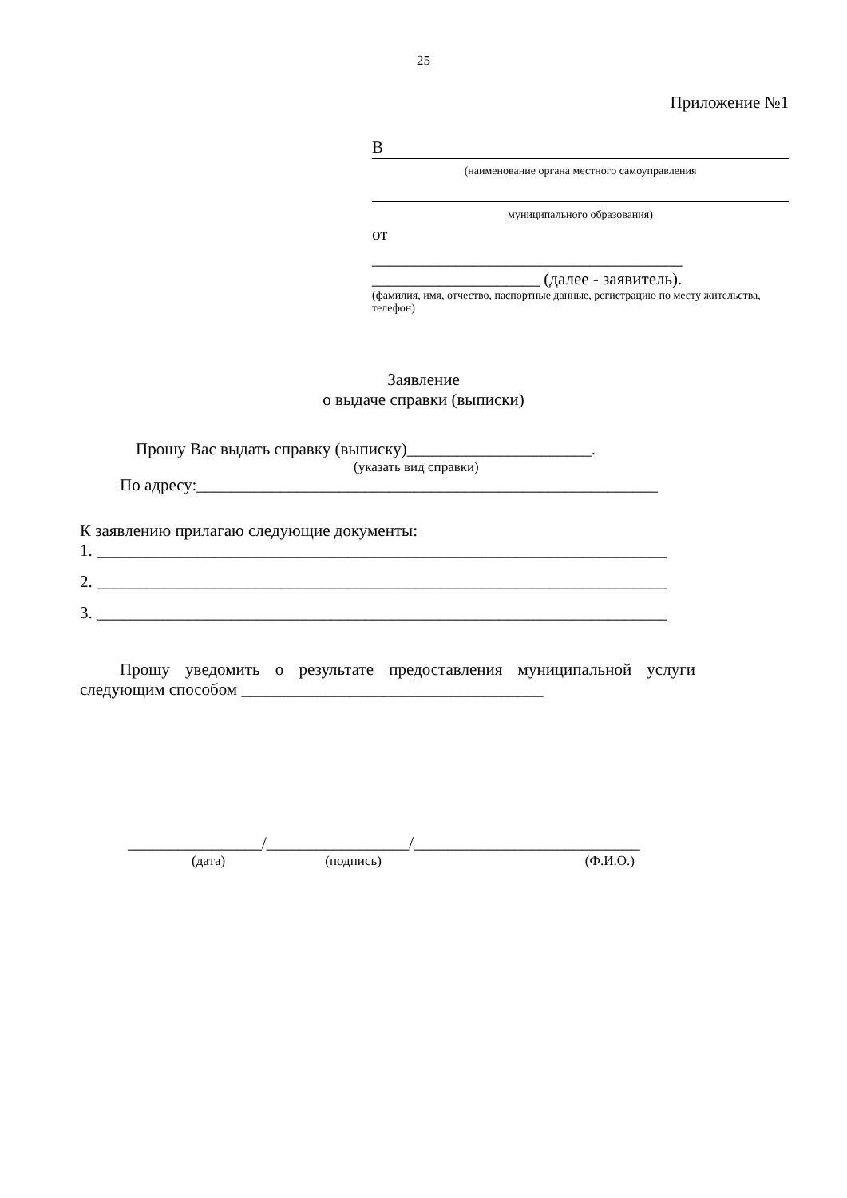25
Приложение №1
В
(наименование органа местного самоуправления
муниципального образования)
от
_____________________________________
____________________ (далее - заявитель).
(фамилия, имя, отчество, паспортные данные, регистрацию по месту жительства, телефон)
Заявление
о выдаче справки (выписки)
Прошу Вас выдать справку (выписку)______________________.
(указать вид справки)
По адресу:_______________________________________________________
К заявлению прилагаю следующие документы:
1. ____________________________________________________________________
2. ____________________________________________________________________
3. ____________________________________________________________________
Прошу уведомить о результате предоставления муниципальной услуги
следующим способом ____________________________________
________________/_________________/___________________________
(дата) (подпись) (Ф.И.О.)